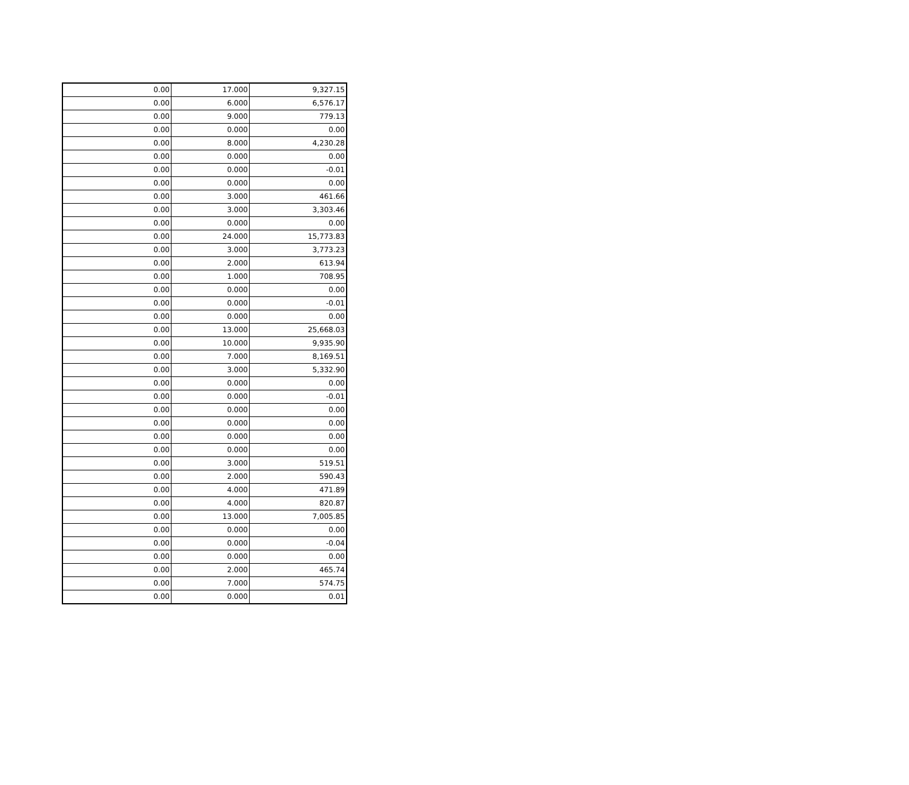| 0.00 | 17.000 | 9,327.15 |
| 0.00 | 6.000 | 6,576.17 |
| 0.00 | 9.000 | 779.13 |
| 0.00 | 0.000 | 0.00 |
| 0.00 | 8.000 | 4,230.28 |
| 0.00 | 0.000 | 0.00 |
| 0.00 | 0.000 | -0.01 |
| 0.00 | 0.000 | 0.00 |
| 0.00 | 3.000 | 461.66 |
| 0.00 | 3.000 | 3,303.46 |
| 0.00 | 0.000 | 0.00 |
| 0.00 | 24.000 | 15,773.83 |
| 0.00 | 3.000 | 3,773.23 |
| 0.00 | 2.000 | 613.94 |
| 0.00 | 1.000 | 708.95 |
| 0.00 | 0.000 | 0.00 |
| 0.00 | 0.000 | -0.01 |
| 0.00 | 0.000 | 0.00 |
| 0.00 | 13.000 | 25,668.03 |
| 0.00 | 10.000 | 9,935.90 |
| 0.00 | 7.000 | 8,169.51 |
| 0.00 | 3.000 | 5,332.90 |
| 0.00 | 0.000 | 0.00 |
| 0.00 | 0.000 | -0.01 |
| 0.00 | 0.000 | 0.00 |
| 0.00 | 0.000 | 0.00 |
| 0.00 | 0.000 | 0.00 |
| 0.00 | 0.000 | 0.00 |
| 0.00 | 3.000 | 519.51 |
| 0.00 | 2.000 | 590.43 |
| 0.00 | 4.000 | 471.89 |
| 0.00 | 4.000 | 820.87 |
| 0.00 | 13.000 | 7,005.85 |
| 0.00 | 0.000 | 0.00 |
| 0.00 | 0.000 | -0.04 |
| 0.00 | 0.000 | 0.00 |
| 0.00 | 2.000 | 465.74 |
| 0.00 | 7.000 | 574.75 |
| 0.00 | 0.000 | 0.01 |